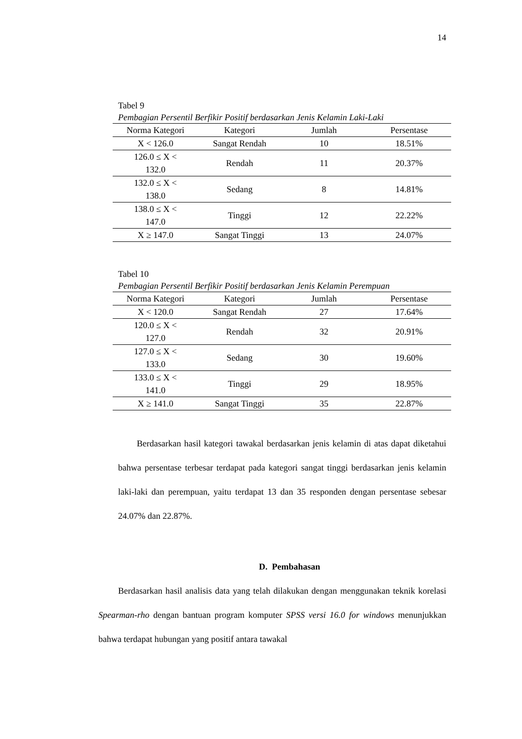14
Tabel 9
Pembagian Persentil Berfikir Positif berdasarkan Jenis Kelamin Laki-Laki
| Norma Kategori | Kategori | Jumlah | Persentase |
| --- | --- | --- | --- |
| X < 126.0 | Sangat Rendah | 10 | 18.51% |
| 126.0 ≤ X < 132.0 | Rendah | 11 | 20.37% |
| 132.0 ≤ X < 138.0 | Sedang | 8 | 14.81% |
| 138.0 ≤ X < 147.0 | Tinggi | 12 | 22.22% |
| X ≥ 147.0 | Sangat Tinggi | 13 | 24.07% |
Tabel 10
Pembagian Persentil Berfikir Positif berdasarkan Jenis Kelamin Perempuan
| Norma Kategori | Kategori | Jumlah | Persentase |
| --- | --- | --- | --- |
| X < 120.0 | Sangat Rendah | 27 | 17.64% |
| 120.0 ≤ X < 127.0 | Rendah | 32 | 20.91% |
| 127.0 ≤ X < 133.0 | Sedang | 30 | 19.60% |
| 133.0 ≤ X < 141.0 | Tinggi | 29 | 18.95% |
| X ≥ 141.0 | Sangat Tinggi | 35 | 22.87% |
Berdasarkan hasil kategori tawakal berdasarkan jenis kelamin di atas dapat diketahui bahwa persentase terbesar terdapat pada kategori sangat tinggi berdasarkan jenis kelamin laki-laki dan perempuan, yaitu terdapat 13 dan 35 responden dengan persentase sebesar 24.07% dan 22.87%.
D. Pembahasan
Berdasarkan hasil analisis data yang telah dilakukan dengan menggunakan teknik korelasi Spearman-rho dengan bantuan program komputer SPSS versi 16.0 for windows menunjukkan bahwa terdapat hubungan yang positif antara tawakal